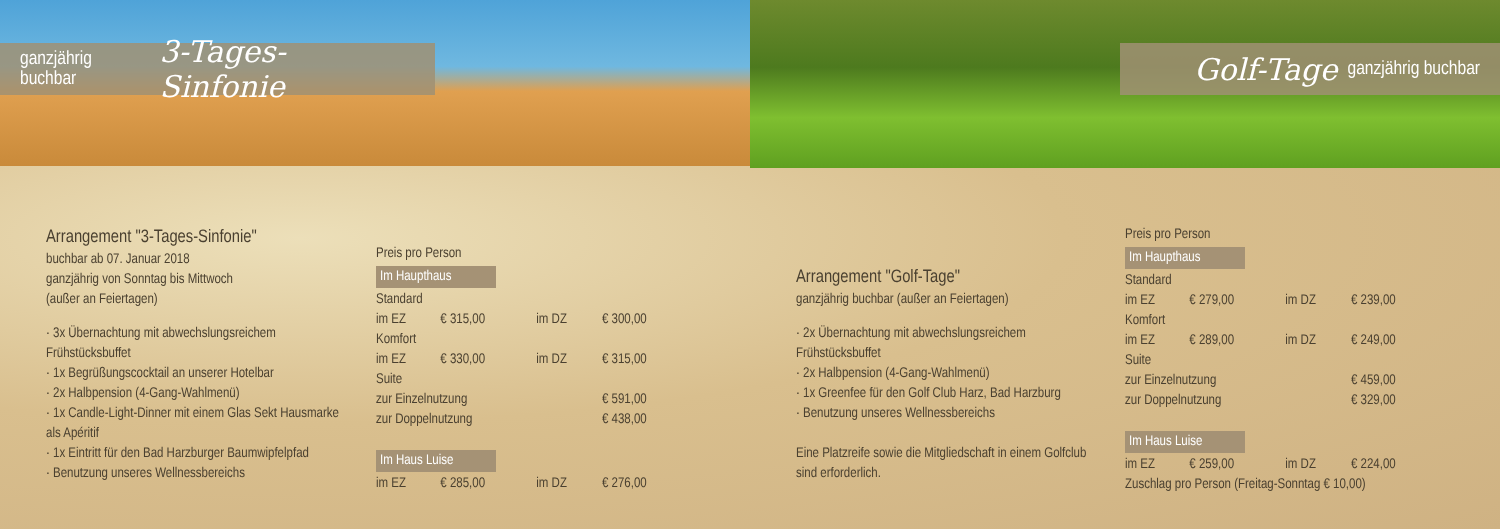ganzjährig buchbar 3-Tages-Sinfonie
Golf-Tage ganzjährig buchbar
Arrangement "3-Tages-Sinfonie"
buchbar ab 07. Januar 2018
ganzjährig von Sonntag bis Mittwoch
(außer an Feiertagen)
· 3x Übernachtung mit abwechslungsreichem Frühstücksbuffet
· 1x Begrüßungscocktail an unserer Hotelbar
· 2x Halbpension (4-Gang-Wahlmenü)
· 1x Candle-Light-Dinner mit einem Glas Sekt Hausmarke als Apéritif
· 1x Eintritt für den Bad Harzburger Baumwipfelpfad
· Benutzung unseres Wellnessbereichs
Preis pro Person
Im Haupthaus
| Standard | | | |
| im EZ | € 315,00 | im DZ | € 300,00 |
| Komfort | | | |
| im EZ | € 330,00 | im DZ | € 315,00 |
| Suite | | | |
| zur Einzelnutzung | | | € 591,00 |
| zur Doppelnutzung | | | € 438,00 |
Im Haus Luise
| im EZ | € 285,00 | im DZ | € 276,00 |
Arrangement "Golf-Tage"
ganzjährig buchbar (außer an Feiertagen)
· 2x Übernachtung mit abwechslungsreichem Frühstücksbuffet
· 2x Halbpension (4-Gang-Wahlmenü)
· 1x Greenfee für den Golf Club Harz, Bad Harzburg
· Benutzung unseres Wellnessbereichs
Eine Platzreife sowie die Mitgliedschaft in einem Golfclub sind erforderlich.
Preis pro Person
Im Haupthaus
| Standard | | | |
| im EZ | € 279,00 | im DZ | € 239,00 |
| Komfort | | | |
| im EZ | € 289,00 | im DZ | € 249,00 |
| Suite | | | |
| zur Einzelnutzung | | | € 459,00 |
| zur Doppelnutzung | | | € 329,00 |
Im Haus Luise
| im EZ | € 259,00 | im DZ | € 224,00 |
Zuschlag pro Person (Freitag-Sonntag € 10,00)